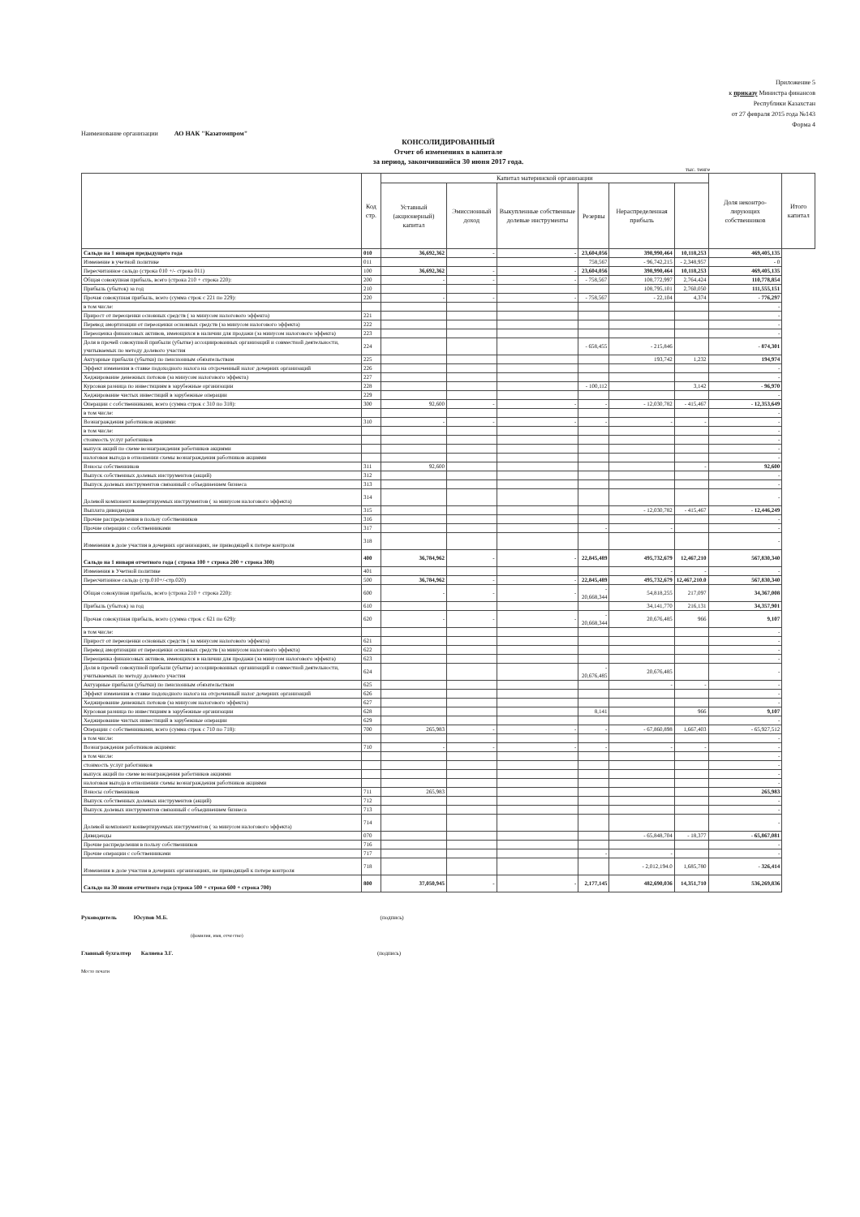Приложение 5
к приказу Министра финансов
Республики Казахстан
от 27 февраля 2015 года №143
Форма 4
Наименование организации АО НАК "Казатомпром"
КОНСОЛИДИРОВАННЫЙ
Отчет об изменениях в капитале
за период, закончившийся 30 июня 2017 года.
тыс. тенге
| | Код стр. | Капитал материнской организации | | | | | | Доля неконтро-лирующих собственников | Итого капитал |
| --- | --- | --- | --- | --- | --- | --- | --- | --- | --- |
| | | Уставный (акционерный) капитал | Эмиссионный доход | Выкупленные собственные долевые инструменты | Резервы | Нераспределенная прибыль | | | |
| Сальдо на 1 января предыдущего года | 010 | 36,692,362 | - | - | 23,604,056 | 398,990,464 | 10,118,253 | 469,405,135 | |
| Изменение в учетной политике | 011 | | | | 758,567 | - 96,742,215 | - 2,348,957 | - 0 | |
| Пересчитанное сальдо (строка 010 +/- строка 011) | 100 | 36,692,362 | - | - | 23,604,056 | 398,990,464 | 10,118,253 | 469,405,135 | |
| Общая совокупная прибыль, всего (строка 210 + строка 220): | 200 | - | - | - | - 758,567 | 108,772,997 | 2,764,424 | 110,778,854 | |
| Прибыль (убыток) за год | 210 | | | | | 108,795,101 | 2,760,050 | 111,555,151 | |
| Прочая совокупная прибыль, всего (сумма строк с 221 по 229): | 220 | - | - | - | - 758,567 | - 22,104 | 4,374 | - 776,297 | |
| в том числе: | | | | | | | | - | |
| Прирост от переоценки основных средств ( за минусом налогового эффекта) | 221 | | | | | | | - | |
| Перевод амортизации от переоценки основных средств (за минусом налогового эффекта) | 222 | | | | | | | - | |
| Переоценка финансовых активов, имеющихся в наличии для продажи (за минусом налогового эффекта) | 223 | | | | | | | - | |
| Доля в прочей совокупной прибыли (убытке) ассоциированных организаций и совместной деятельности, учитываемых по методу долевого участия | 224 | | | | - 658,455 | - 215,846 | | - 874,301 | |
| Актуарные прибыли (убытки) по пенсионным обязательствам | 225 | | | | | 193,742 | 1,232 | 194,974 | |
| Эффект изменения в ставке подоходного налога на отсроченный налог дочерних организаций | 226 | | | | | | | - | |
| Хеджирование денежных потоков (за минусом налогового эффекта) | 227 | | | | | | | - | |
| Курсовая разница по инвестициям в зарубежные организации | 228 | | | | - 100,112 | | 3,142 | - 96,970 | |
| Хеджирование чистых инвестиций в зарубежные операции | 229 | | | | | | | - | |
| Операции с собственниками, всего (сумма строк с 310 по 318): | 300 | 92,600 | - | - | - | - 12,030,782 | - 415,467 | - 12,353,649 | |
| в том числе: | | | | | | | | - | |
| Вознаграждения работников акциями: | 310 | - | - | - | - | - | - | - | |
| в том числе: | | | | | | | | - | |
| стоимость услуг работников | | | | | | | | - | |
| выпуск акций по схеме вознаграждения работников акциями | | | | | | | | - | |
| налоговая выгода в отношении схемы вознаграждения работников акциями | | | | | | | | - | |
| Взносы собственников | 311 | 92,600 | | | | | - | 92,600 | |
| Выпуск собственных долевых инструментов (акций) | 312 | | | | | | | - | |
| Выпуск долевых инструментов связанный с объединением бизнеса | 313 | | | | | | | - | |
| Долевой компонент конвертируемых инструментов ( за минусом налогового эффекта) | 314 | | | | | | | - | |
| Выплата дивидендов | 315 | | | | | - 12,030,782 | - 415,467 | - 12,446,249 | |
| Прочие распределения в пользу собственников | 316 | | | | | | | - | |
| Прочие операции с собственниками | 317 | | | | - | - | | - | |
| Изменения в доле участия в дочерних организациях, не приводящей к потере контроля | 318 | | | | | | | - | |
| Сальдо на 1 января отчетного года ( строка 100 + строка 200 + строка 300) | 400 | 36,784,962 | - | - | 22,845,489 | 495,732,679 | 12,467,210 | 567,830,340 | |
| Изменения в Учетной политике | 401 | | | | | - | - | - | |
| Пересчитанное сальдо (стр.010+/-стр.020) | 500 | 36,784,962 | - | - | 22,845,489 | 495,732,679 | 12,467,210.0 | 567,830,340 | |
| Общая совокупная прибыль, всего (строка 210 + строка 220): | 600 | - | - | - | - 20,668,344 | 54,818,255 | 217,097 | 34,367,008 | |
| Прибыль (убыток) за год | 610 | | | | | 34,141,770 | 216,131 | 34,357,901 | |
| Прочая совокупная прибыль, всего (сумма строк с 621 по 629): | 620 | - | - | - | - 20,668,344 | 20,676,485 | 966 | 9,107 | |
| в том числе: | | | | | | | | - | |
| Прирост от переоценки основных средств ( за минусом налогового эффекта) | 621 | | | | | | | - | |
| Перевод амортизации от переоценки основных средств (за минусом налогового эффекта) | 622 | | | | | | | - | |
| Переоценка финансовых активов, имеющихся в наличии для продажи (за минусом налогового эффекта) | 623 | | | | | | | - | |
| Доля в прочей совокупной прибыли (убытке) ассоциированных организаций и совместной деятельности, учитываемых по методу долевого участия | 624 | | | | - 20,676,485 | 20,676,485 | | - | |
| Актуарные прибыли (убытки) по пенсионным обязательствам | 625 | | | | | - | - | - | |
| Эффект изменения в ставке подоходного налога на отсроченный налог дочерних организаций | 626 | | | | | | | - | |
| Хеджирование денежных потоков (за минусом налогового эффекта) | 627 | | | | | | | - | |
| Курсовая разница по инвестициям в зарубежные организации | 628 | | | | 8,141 | | 966 | 9,107 | |
| Хеджирование чистых инвестиций в зарубежные операции | 629 | | | | | | | - | |
| Операции с собственниками, всего (сумма строк с 710 по 718): | 700 | 265,983 | - | - | - | - 67,860,898 | 1,667,403 | - 65,927,512 | |
| в том числе: | | | | | | | | - | |
| Вознаграждения работников акциями: | 710 | - | - | - | - | - | - | - | |
| в том числе: | | | | | | | | - | |
| стоимость услуг работников | | | | | | | | - | |
| выпуск акций по схеме вознаграждения работников акциями | | | | | | | | - | |
| налоговая выгода в отношении схемы вознаграждения работников акциями | | | | | | | | - | |
| Взносы собственников | 711 | 265,983 | | | | | | 265,983 | |
| Выпуск собственных долевых инструментов (акций) | 712 | | | | | | | - | |
| Выпуск долевых инструментов связанный с объединением бизнеса | 713 | | | | | | | - | |
| Долевой компонент конвертируемых инструментов ( за минусом налогового эффекта) | 714 | | | | | | | - | |
| Дивиденды | 070 | | | | | - 65,848,704 | - 18,377 | - 65,867,081 | |
| Прочие распределения в пользу собственников | 716 | | | | | | | - | |
| Прочие операции с собственниками | 717 | | | | - | - | | - | |
| Изменения в доле участия в дочерних организациях, не приводящей к потере контроля | 718 | | | | | - 2,012,194.0 | 1,685,780 | - 326,414 | |
| Сальдо на 30 июня отчетного года (строка 500 + строка 600 + строка 700) | 800 | 37,050,945 | - | - | 2,177,145 | 482,690,036 | 14,351,710 | 536,269,836 | |
Руководитель Юсупов М.Б. (подпись)
(фамилия, имя, отчество)
Главный бухгалтер Калиева З.Г. (подпись)
Место печати